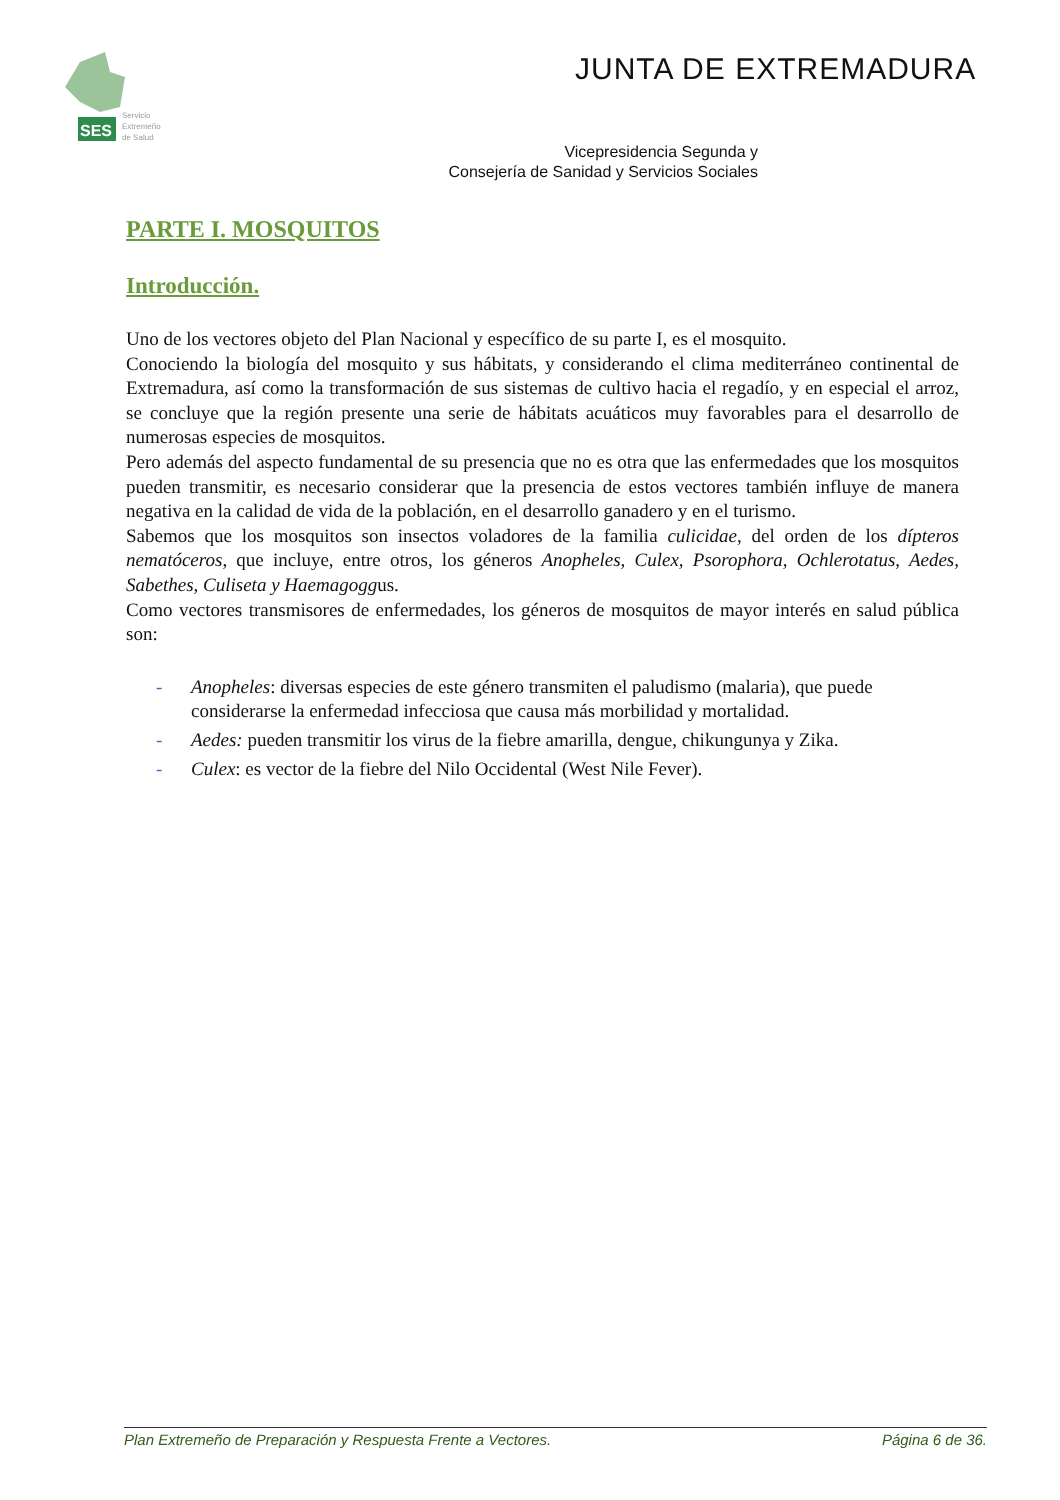SES
Servicio
Extremeño
de Salud
JUNTA DE EXTREMADURA
Vicepresidencia Segunda y
Consejería de Sanidad y Servicios Sociales
PARTE I. MOSQUITOS
Introducción.
Uno de los vectores objeto del Plan Nacional y específico de su parte I, es el mosquito.
Conociendo la biología del mosquito y sus hábitats, y considerando el clima mediterráneo continental de Extremadura, así como la transformación de sus sistemas de cultivo hacia el regadío, y en especial el arroz, se concluye que la región presente una serie de hábitats acuáticos muy favorables para el desarrollo de numerosas especies de mosquitos.
Pero además del aspecto fundamental de su presencia que no es otra que las enfermedades que los mosquitos pueden transmitir, es necesario considerar que la presencia de estos vectores también influye de manera negativa en la calidad de vida de la población, en el desarrollo ganadero y en el turismo.
Sabemos que los mosquitos son insectos voladores de la familia culicidae, del orden de los dípteros nematóceros, que incluye, entre otros, los géneros Anopheles, Culex, Psorophora, Ochlerotatus, Aedes, Sabethes, Culiseta y Haemagoggus.
Como vectores transmisores de enfermedades, los géneros de mosquitos de mayor interés en salud pública son:
- Anopheles: diversas especies de este género transmiten el paludismo (malaria), que puede considerarse la enfermedad infecciosa que causa más morbilidad y mortalidad.
- Aedes: pueden transmitir los virus de la fiebre amarilla, dengue, chikungunya y Zika.
- Culex: es vector de la fiebre del Nilo Occidental (West Nile Fever).
Plan Extremeño de Preparación y Respuesta Frente a Vectores. Página 6 de 36.